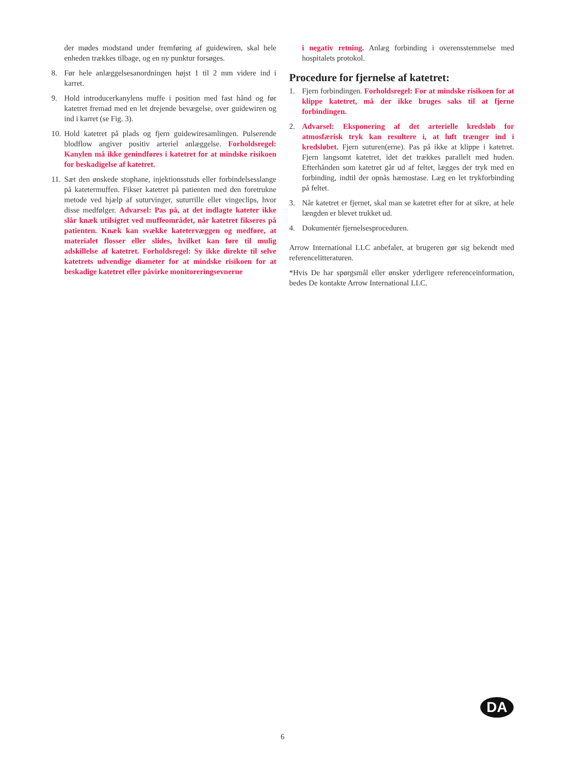der mødes modstand under fremføring af guidewiren, skal hele enheden trækkes tilbage, og en ny punktur forsøges.
8. Før hele anlæggelsesanordningen højst 1 til 2 mm videre ind i karret.
9. Hold introducerkanylens muffe i position med fast hånd og før katetret fremad med en let drejende bevægelse, over guidewiren og ind i karret (se Fig. 3).
10.
Hold katetret på plads og fjern guidewiresamlingen. Pulserende blodflow angiver positiv arteriel anlæggelse. Forholdsregel: Kanylen må ikke genindføres i katetret for at mindske risikoen for beskadigelse af katetret.
11.
Sæt den ønskede stophane, injektionsstuds eller forbindelsesslange på katetermuffen. Fikser katetret på patienten med den foretrukne metode ved hjælp af suturvinger, suturrille eller vingeclips, hvor disse medfølger. Advarsel: Pas på, at det indlagte kateter ikke slår knæk utilsigtet ved muffeområdet, når katetret fikseres på patienten. Knæk kan svække katetervæggen og medføre, at materialet flosser eller slides, hvilket kan føre til mulig adskillelse af katetret. Forholdsregel: Sy ikke direkte til selve katetrets udvendige diameter for at mindske risikoen for at beskadige katetret eller påvirke monitoreringsevnerne
i negativ retning. Anlæg forbinding i overensstemmelse med hospitalets protokol.
Procedure for fjernelse af katetret:
1. Fjern forbindingen. Forholdsregel: For at mindske risikoen for at klippe katetret, må der ikke bruges saks til at fjerne forbindingen.
2. Advarsel: Eksponering af det arterielle kredsløb for atmosfærisk tryk kan resultere i, at luft trænger ind i kredsløbet. Fjern suturen(erne). Pas på ikke at klippe i katetret. Fjern langsomt katetret, idet det trækkes parallelt med huden. Efterhånden som katetret går ud af feltet, lægges der tryk med en forbinding, indtil der opnås hæmostase. Læg en let trykforbinding på feltet.
3. Når katetret er fjernet, skal man se katetret efter for at sikre, at hele længden er blevet trukket ud.
4. Dokumentér fjernelsesproceduren.
Arrow International LLC anbefaler, at brugeren gør sig bekendt med referencelitteraturen.
*Hvis De har spørgsmål eller ønsker yderligere referenceinformation, bedes De kontakte Arrow International LLC.
DA
6